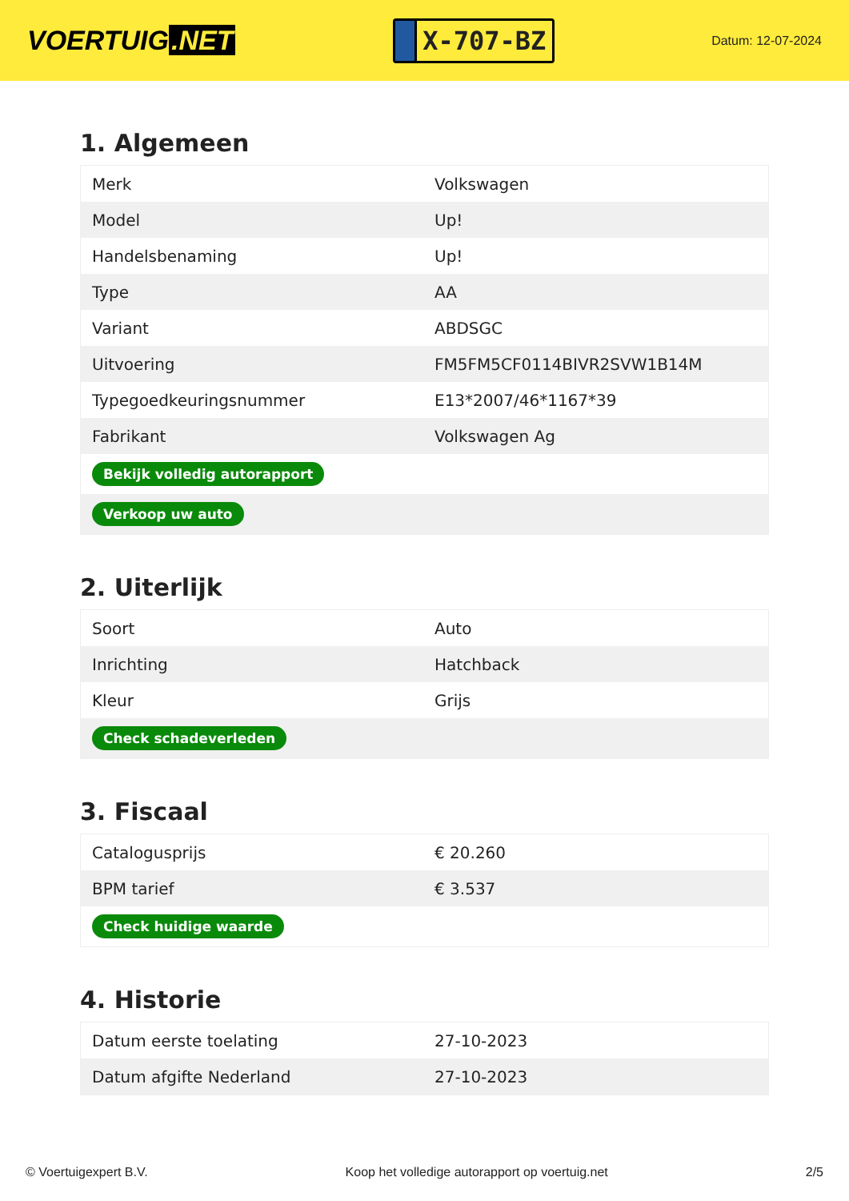VOERTUIG.NET
X-707-BZ
Datum: 12-07-2024
1. Algemeen
| Merk | Volkswagen |
| Model | Up! |
| Handelsbenaming | Up! |
| Type | AA |
| Variant | ABDSGC |
| Uitvoering | FM5FM5CF0114BIVR2SVW1B14M |
| Typegoedkeuringsnummer | E13*2007/46*1167*39 |
| Fabrikant | Volkswagen Ag |
| Bekijk volledig autorapport | |
| Verkoop uw auto | |
2. Uiterlijk
| Soort | Auto |
| Inrichting | Hatchback |
| Kleur | Grijs |
| Check schadeverleden | |
3. Fiscaal
| Catalogusprijs | € 20.260 |
| BPM tarief | € 3.537 |
| Check huidige waarde | |
4. Historie
| Datum eerste toelating | 27-10-2023 |
| Datum afgifte Nederland | 27-10-2023 |
© Voertuigexpert B.V. Koop het volledige autorapport op voertuig.net 2/5